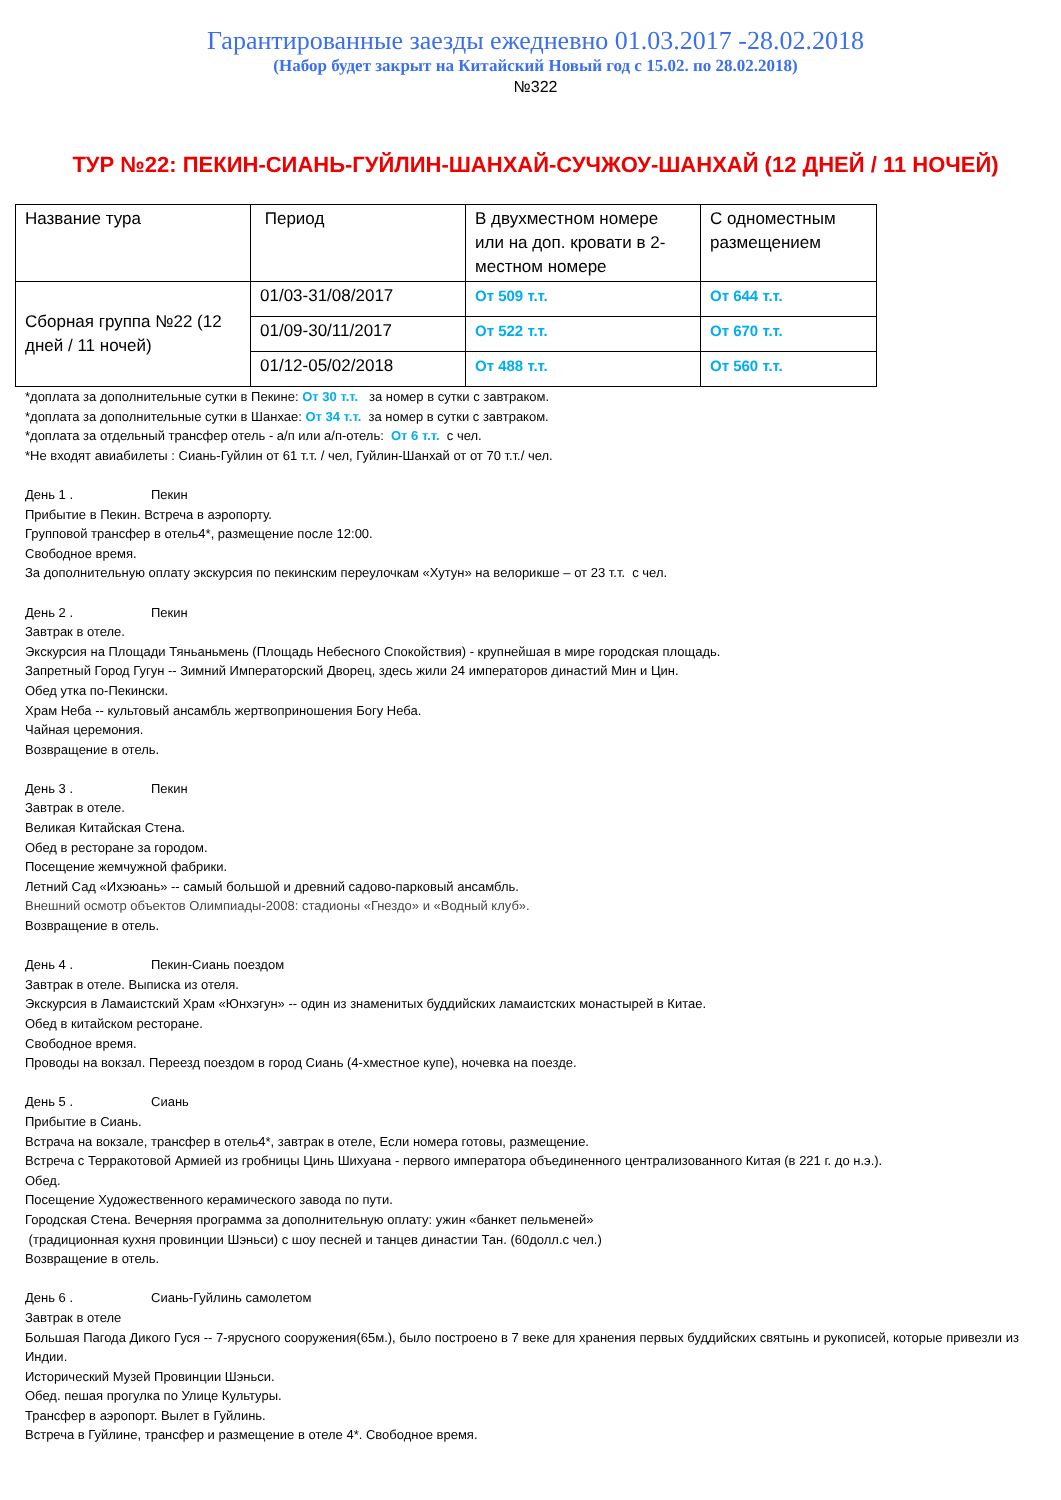Гарантированные заезды ежедневно 01.03.2017 -28.02.2018
(Набор будет закрыт на Китайский Новый год с 15.02. по 28.02.2018)
№322
ТУР №22: ПЕКИН-СИАНЬ-ГУЙЛИН-ШАНХАЙ-СУЧЖОУ-ШАНХАЙ (12 ДНЕЙ / 11 НОЧЕЙ)
| Название тура | Период | В двухместном номере или на доп. кровати в 2-местном номере | С одноместным размещением |
| Сборная группа №22 (12 дней / 11 ночей) | 01/03-31/08/2017 | От 509 т.т. | От 644 т.т. |
| | 01/09-30/11/2017 | От 522 т.т. | От 670 т.т. |
| | 01/12-05/02/2018 | От 488 т.т. | От 560 т.т. |
*доплата за дополнительные сутки в Пекине: От 30 т.т. за номер в сутки с завтраком.
*доплата за дополнительные сутки в Шанхае: От 34 т.т. за номер в сутки с завтраком.
*доплата за отдельный трансфер отель - а/п или а/п-отель: От 6 т.т. с чел.
*Не входят авиабилеты : Сиань-Гуйлин от 61 т.т. / чел, Гуйлин-Шанхай от от 70 т.т./ чел.
День 1 . Пекин
Прибытие в Пекин. Встреча в аэропорту.
Групповой трансфер в отель4*, размещение после 12:00.
Свободное время.
За дополнительную оплату экскурсия по пекинским переулочкам «Хутун» на велорикше – от 23 т.т. с чел.
День 2 . Пекин
Завтрак в отеле.
Экскурсия на Площади Тяньаньмень (Площадь Небесного Спокойствия) - крупнейшая в мире городская площадь.
Запретный Город Гугун -- Зимний Императорский Дворец, здесь жили 24 императоров династий Мин и Цин.
Обед утка по-Пекински.
Храм Неба -- культовый ансамбль жертвоприношения Богу Неба.
Чайная церемония.
Возвращение в отель.
День 3 . Пекин
Завтрак в отеле.
Великая Китайская Стена.
Обед в ресторане за городом.
Посещение жемчужной фабрики.
Летний Сад «Ихэюань» -- самый большой и древний садово-парковый ансамбль.
Внешний осмотр объектов Олимпиады-2008: стадионы «Гнездо» и «Водный клуб».
Возвращение в отель.
День 4 . Пекин-Сиань поездом
Завтрак в отеле. Выписка из отеля.
Экскурсия в Ламаистский Храм «Юнхэгун» -- один из знаменитых буддийских ламаистских монастырей в Китае.
Обед в китайском ресторане.
Свободное время.
Проводы на вокзал. Переезд поездом в город Сиань (4-хместное купе), ночевка на поезде.
День 5 . Сиань
Прибытие в Сиань.
Встрача на вокзале, трансфер в отель4*, завтрак в отеле, Если номера готовы, размещение.
Встреча с Терракотовой Армией из гробницы Цинь Шихуана - первого императора объединенного централизованного Китая (в 221 г. до н.э.).
Обед.
Посещение Художественного керамического завода по пути.
Городская Стена. Вечерняя программа за дополнительную оплату: ужин «банкет пельменей»
(традиционная кухня провинции Шэньси) с шоу песней и танцев династии Тан. (60долл.с чел.)
Возвращение в отель.
День 6 . Сиань-Гуйлинь самолетом
Завтрак в отеле
Большая Пагода Дикого Гуся -- 7-ярусного сооружения(65м.), было построено в 7 веке для хранения первых буддийских святынь и рукописей, которые привезли из Индии.
Исторический Музей Провинции Шэньси.
Обед. пешая прогулка по Улице Культуры.
Трансфер в аэропорт. Вылет в Гуйлинь.
Встреча в Гуйлине, трансфер и размещение в отеле 4*. Свободное время.